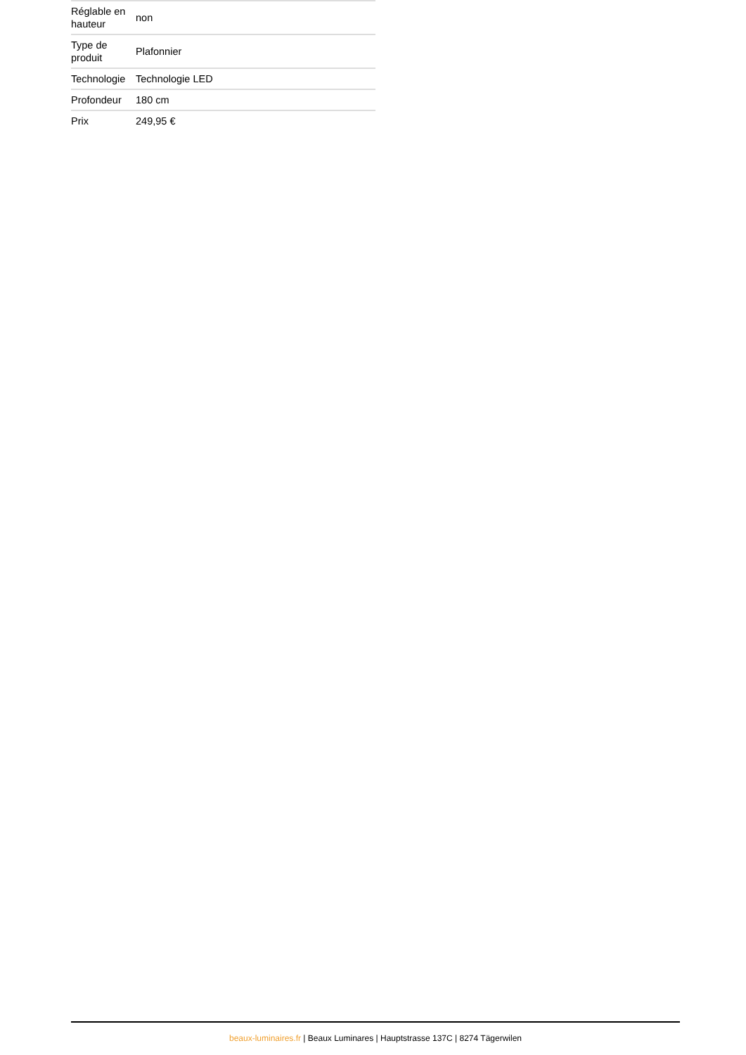| Réglable en hauteur | non |
| Type de produit | Plafonnier |
| Technologie | Technologie LED |
| Profondeur | 180 cm |
| Prix | 249,95 € |
beaux-luminaires.fr | Beaux Luminares | Hauptstrasse 137C | 8274 Tägerwilen